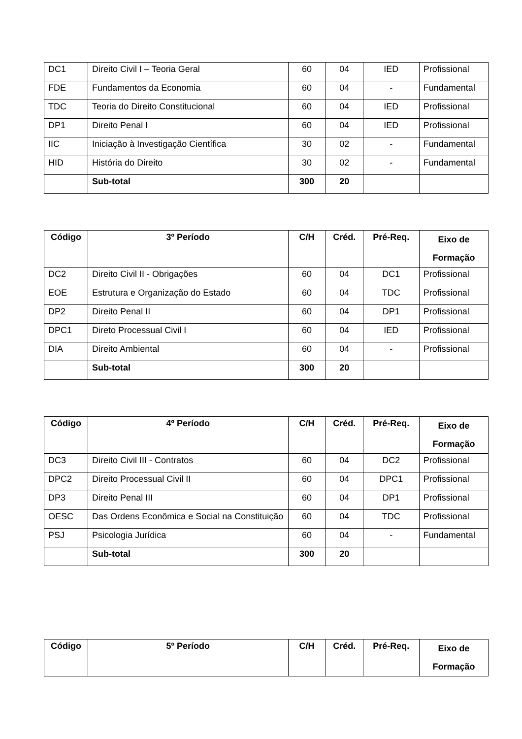| DC1 | Direito Civil I – Teoria Geral | 60 | 04 | IED | Profissional |
| FDE | Fundamentos da Economia | 60 | 04 | - | Fundamental |
| TDC | Teoria do Direito Constitucional | 60 | 04 | IED | Profissional |
| DP1 | Direito Penal I | 60 | 04 | IED | Profissional |
| IIC | Iniciação à Investigação Científica | 30 | 02 | - | Fundamental |
| HID | História do Direito | 30 | 02 | - | Fundamental |
| | Sub-total | 300 | 20 | | |
| Código | 3º Período | C/H | Créd. | Pré-Req. | Eixo de Formação |
| --- | --- | --- | --- | --- | --- |
| DC2 | Direito Civil II - Obrigações | 60 | 04 | DC1 | Profissional |
| EOE | Estrutura e Organização do Estado | 60 | 04 | TDC | Profissional |
| DP2 | Direito Penal II | 60 | 04 | DP1 | Profissional |
| DPC1 | Direto Processual Civil I | 60 | 04 | IED | Profissional |
| DIA | Direito Ambiental | 60 | 04 | - | Profissional |
| | Sub-total | 300 | 20 | | |
| Código | 4º Período | C/H | Créd. | Pré-Req. | Eixo de Formação |
| --- | --- | --- | --- | --- | --- |
| DC3 | Direito Civil III - Contratos | 60 | 04 | DC2 | Profissional |
| DPC2 | Direito Processual Civil II | 60 | 04 | DPC1 | Profissional |
| DP3 | Direito Penal III | 60 | 04 | DP1 | Profissional |
| OESC | Das Ordens Econômica e Social na Constituição | 60 | 04 | TDC | Profissional |
| PSJ | Psicologia Jurídica | 60 | 04 | - | Fundamental |
| | Sub-total | 300 | 20 | | |
| Código | 5º Período | C/H | Créd. | Pré-Req. | Eixo de Formação |
| --- | --- | --- | --- | --- | --- |